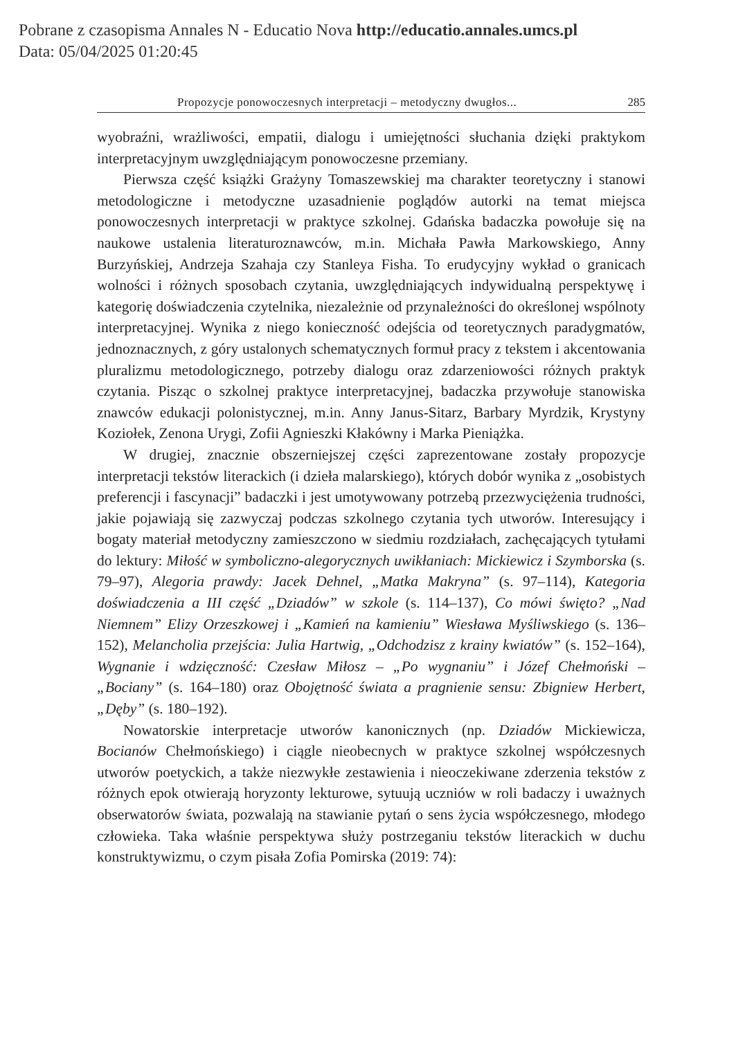Pobrane z czasopisma Annales N - Educatio Nova http://educatio.annales.umcs.pl
Data: 05/04/2025 01:20:45
Propozycje ponowoczesnych interpretacji – metodyczny dwugłos... 285
wyobraźni, wrażliwości, empatii, dialogu i umiejętności słuchania dzięki praktykom interpretacyjnym uwzględniającym ponowoczesne przemiany.
Pierwsza część książki Grażyny Tomaszewskiej ma charakter teoretyczny i stanowi metodologiczne i metodyczne uzasadnienie poglądów autorki na temat miejsca ponowoczesnych interpretacji w praktyce szkolnej. Gdańska badaczka powołuje się na naukowe ustalenia literaturoznawców, m.in. Michała Pawła Markowskiego, Anny Burzyńskiej, Andrzeja Szahaja czy Stanleya Fisha. To erudycyjny wykład o granicach wolności i różnych sposobach czytania, uwzględniających indywidualną perspektywę i kategorię doświadczenia czytelnika, niezależnie od przynależności do określonej wspólnoty interpretacyjnej. Wynika z niego konieczność odejścia od teoretycznych paradygmatów, jednoznacznych, z góry ustalonych schematycznych formuł pracy z tekstem i akcentowania pluralizmu metodologicznego, potrzeby dialogu oraz zdarzeniowości różnych praktyk czytania. Pisząc o szkolnej praktyce interpretacyjnej, badaczka przywołuje stanowiska znawców edukacji polonistycznej, m.in. Anny Janus-Sitarz, Barbary Myrdzik, Krystyny Koziołek, Zenona Urygi, Zofii Agnieszki Kłakówny i Marka Pieniążka.
W drugiej, znacznie obszerniejszej części zaprezentowane zostały propozycje interpretacji tekstów literackich (i dzieła malarskiego), których dobór wynika z „osobistych preferencji i fascynacji” badaczki i jest umotywowany potrzebą przezwyciężenia trudności, jakie pojawiają się zazwyczaj podczas szkolnego czytania tych utworów. Interesujący i bogaty materiał metodyczny zamieszczono w siedmiu rozdziałach, zachęcających tytułami do lektury: Miłość w symboliczno-alegorycznych uwikłaniach: Mickiewicz i Szymborska (s. 79–97), Alegoria prawdy: Jacek Dehnel, „Matka Makryna” (s. 97–114), Kategoria doświadczenia a III część „Dziadów” w szkole (s. 114–137), Co mówi święto? „Nad Niemnem” Elizy Orzeszkowej i „Kamień na kamieniu” Wiesława Myśliwskiego (s. 136–152), Melancholia przejścia: Julia Hartwig, „Odchodzisz z krainy kwiatów” (s. 152–164), Wygnanie i wdzięczność: Czesław Miłosz – „Po wygnaniu” i Józef Chełmoński – „Bociany” (s. 164–180) oraz Obojętność świata a pragnienie sensu: Zbigniew Herbert, „Dęby” (s. 180–192).
Nowatorskie interpretacje utworów kanonicznych (np. Dziadów Mickiewicza, Bocianów Chełmońskiego) i ciągle nieobecnych w praktyce szkolnej współczesnych utworów poetyckich, a także niezwykłe zestawienia i nieoczekiwane zderzenia tekstów z różnych epok otwierają horyzonty lekturowe, sytuują uczniów w roli badaczy i uważnych obserwatorów świata, pozwalają na stawianie pytań o sens życia współczesnego, młodego człowieka. Taka właśnie perspektywa służy postrzeganiu tekstów literackich w duchu konstruktywizmu, o czym pisała Zofia Pomirska (2019: 74):